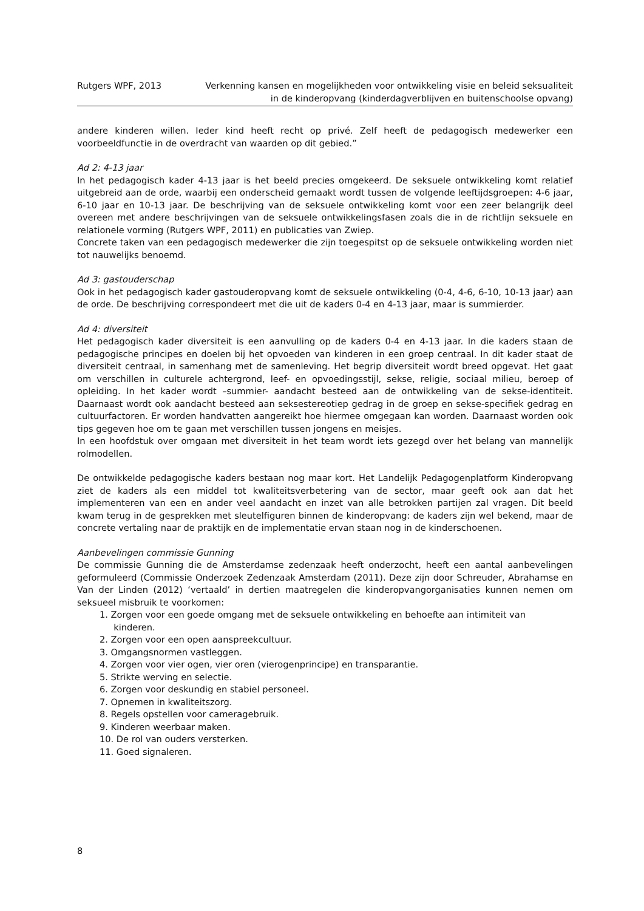Rutgers WPF, 2013 Verkenning kansen en mogelijkheden voor ontwikkeling visie en beleid seksualiteit
in de kinderopvang (kinderdagverblijven en buitenschoolse opvang)
andere kinderen willen. Ieder kind heeft recht op privé. Zelf heeft de pedagogisch medewerker een voorbeeldfunctie in de overdracht van waarden op dit gebied.”
Ad 2: 4-13 jaar
In het pedagogisch kader 4-13 jaar is het beeld precies omgekeerd. De seksuele ontwikkeling komt relatief uitgebreid aan de orde, waarbij een onderscheid gemaakt wordt tussen de volgende leeftijdsgroepen: 4-6 jaar, 6-10 jaar en 10-13 jaar. De beschrijving van de seksuele ontwikkeling komt voor een zeer belangrijk deel overeen met andere beschrijvingen van de seksuele ontwikkelingsfasen zoals die in de richtlijn seksuele en relationele vorming (Rutgers WPF, 2011) en publicaties van Zwiep.
Concrete taken van een pedagogisch medewerker die zijn toegespitst op de seksuele ontwikkeling worden niet tot nauwelijks benoemd.
Ad 3: gastouderschap
Ook in het pedagogisch kader gastouderopvang komt de seksuele ontwikkeling (0-4, 4-6, 6-10, 10-13 jaar) aan de orde. De beschrijving correspondeert met die uit de kaders 0-4 en 4-13 jaar, maar is summierder.
Ad 4: diversiteit
Het pedagogisch kader diversiteit is een aanvulling op de kaders 0-4 en 4-13 jaar. In die kaders staan de pedagogische principes en doelen bij het opvoeden van kinderen in een groep centraal. In dit kader staat de diversiteit centraal, in samenhang met de samenleving. Het begrip diversiteit wordt breed opgevat. Het gaat om verschillen in culturele achtergrond, leef- en opvoedingsstijl, sekse, religie, sociaal milieu, beroep of opleiding. In het kader wordt –summier- aandacht besteed aan de ontwikkeling van de sekse-identiteit. Daarnaast wordt ook aandacht besteed aan seksestereotiep gedrag in de groep en sekse-specifiek gedrag en cultuurfactoren. Er worden handvatten aangereikt hoe hiermee omgegaan kan worden. Daarnaast worden ook tips gegeven hoe om te gaan met verschillen tussen jongens en meisjes.
In een hoofdstuk over omgaan met diversiteit in het team wordt iets gezegd over het belang van mannelijk rolmodellen.
De ontwikkelde pedagogische kaders bestaan nog maar kort. Het Landelijk Pedagogenplatform Kinderopvang ziet de kaders als een middel tot kwaliteitsverbetering van de sector, maar geeft ook aan dat het implementeren van een en ander veel aandacht en inzet van alle betrokken partijen zal vragen. Dit beeld kwam terug in de gesprekken met sleutelfiguren binnen de kinderopvang: de kaders zijn wel bekend, maar de concrete vertaling naar de praktijk en de implementatie ervan staan nog in de kinderschoenen.
Aanbevelingen commissie Gunning
De commissie Gunning die de Amsterdamse zedenzaak heeft onderzocht, heeft een aantal aanbevelingen geformuleerd (Commissie Onderzoek Zedenzaak Amsterdam (2011). Deze zijn door Schreuder, Abrahamse en Van der Linden (2012) ‘vertaald’ in dertien maatregelen die kinderopvangorganisaties kunnen nemen om seksueel misbruik te voorkomen:
1. Zorgen voor een goede omgang met de seksuele ontwikkeling en behoefte aan intimiteit van
kinderen.
2. Zorgen voor een open aanspreekcultuur.
3. Omgangsnormen vastleggen.
4. Zorgen voor vier ogen, vier oren (vierogenprincipe) en transparantie.
5. Strikte werving en selectie.
6. Zorgen voor deskundig en stabiel personeel.
7. Opnemen in kwaliteitszorg.
8. Regels opstellen voor cameragebruik.
9. Kinderen weerbaar maken.
10. De rol van ouders versterken.
11. Goed signaleren.
8